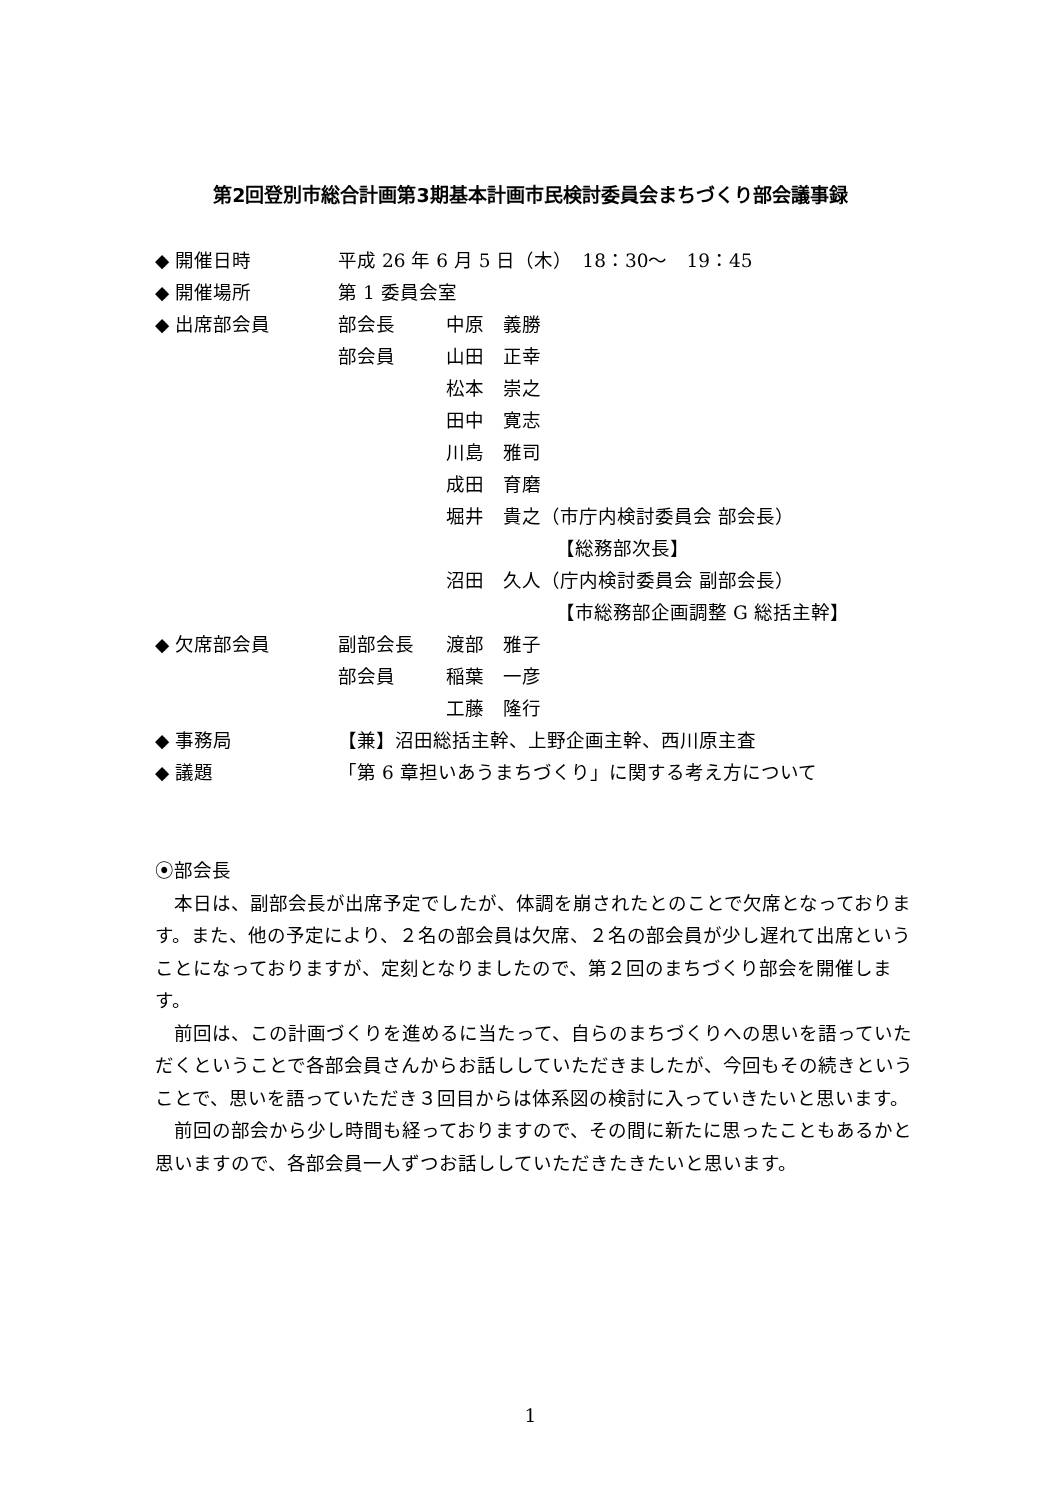第2回登別市総合計画第3期基本計画市民検討委員会まちづくり部会議事録
◆ 開催日時 平成 26 年 6 月 5 日（木）　18：30～　19：45
◆ 開催場所 第 1 委員会室
◆ 出席部会員 部会長 中原　義勝
部会員 山田　正幸
松本　崇之
田中　寛志
川島　雅司
成田　育磨
堀井　貴之（市庁内検討委員会 部会長）
【総務部次長】
沼田　久人（庁内検討委員会 副部会長）
【市総務部企画調整 G 総括主幹】
◆ 欠席部会員 副部会長 渡部　雅子
部会員 稲葉　一彦
工藤　隆行
◆ 事務局 【兼】沼田総括主幹、上野企画主幹、西川原主査
◆ 議題 「第 6 章担いあうまちづくり」に関する考え方について
⦿部会長
本日は、副部会長が出席予定でしたが、体調を崩されたとのことで欠席となっております。また、他の予定により、２名の部会員は欠席、２名の部会員が少し遅れて出席ということになっておりますが、定刻となりましたので、第２回のまちづくり部会を開催します。
前回は、この計画づくりを進めるに当たって、自らのまちづくりへの思いを語っていただくということで各部会員さんからお話ししていただきましたが、今回もその続きということで、思いを語っていただき３回目からは体系図の検討に入っていきたいと思います。
前回の部会から少し時間も経っておりますので、その間に新たに思ったこともあるかと思いますので、各部会員一人ずつお話ししていただきたきたいと思います。
1